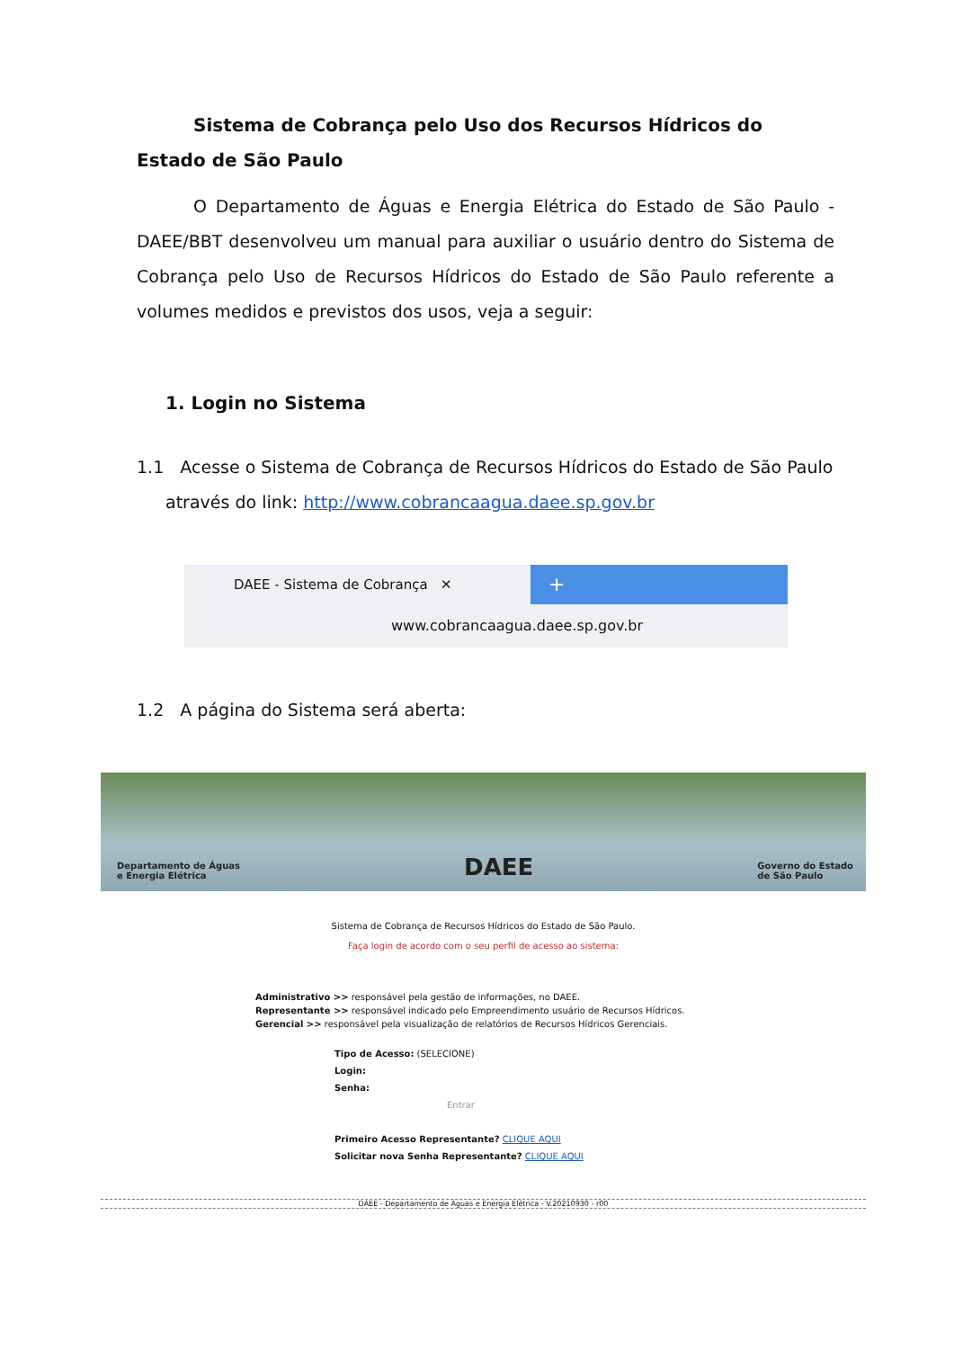Sistema de Cobrança pelo Uso dos Recursos Hídricos do Estado de São Paulo
O Departamento de Águas e Energia Elétrica do Estado de São Paulo - DAEE/BBT desenvolveu um manual para auxiliar o usuário dentro do Sistema de Cobrança pelo Uso de Recursos Hídricos do Estado de São Paulo referente a volumes medidos e previstos dos usos, veja a seguir:
1. Login no Sistema
1.1 Acesse o Sistema de Cobrança de Recursos Hídricos do Estado de São Paulo
através do link: http://www.cobrancaagua.daee.sp.gov.br
DAEE - Sistema de Cobrança ✕
+
www.cobrancaagua.daee.sp.gov.br
1.2 A página do Sistema será aberta:
Departamento de Águas
e Energia Elétrica DAEE Governo do Estado
de São Paulo
Sistema de Cobrança de Recursos Hídricos do Estado de São Paulo.
Faça login de acordo com o seu perfil de acesso ao sistema:
Administrativo >> responsável pela gestão de informações, no DAEE.
Representante >> responsável indicado pelo Empreendimento usuário de Recursos Hídricos.
Gerencial >> responsável pela visualização de relatórios de Recursos Hídricos Gerenciais.
Tipo de Acesso: (SELECIONE)
Login:
Senha:
Entrar
Primeiro Acesso Representante? CLIQUE AQUI
Solicitar nova Senha Representante? CLIQUE AQUI
DAEE - Departamento de Águas e Energia Elétrica - V.20210930 - r00